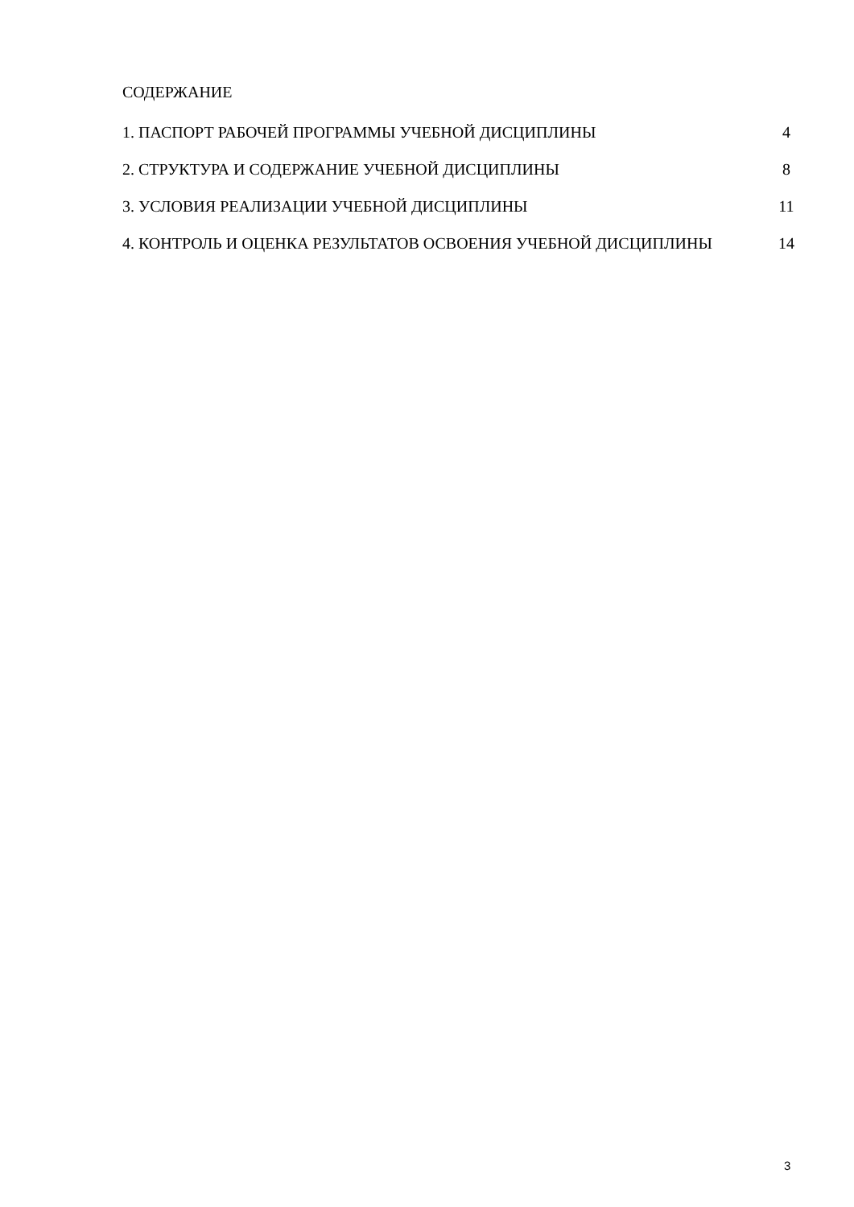СОДЕРЖАНИЕ
1. ПАСПОРТ РАБОЧЕЙ ПРОГРАММЫ УЧЕБНОЙ ДИСЦИПЛИНЫ 4
2. СТРУКТУРА И СОДЕРЖАНИЕ УЧЕБНОЙ ДИСЦИПЛИНЫ 8
3. УСЛОВИЯ РЕАЛИЗАЦИИ УЧЕБНОЙ ДИСЦИПЛИНЫ 11
4. КОНТРОЛЬ И ОЦЕНКА РЕЗУЛЬТАТОВ ОСВОЕНИЯ УЧЕБНОЙ ДИСЦИПЛИНЫ 14
3